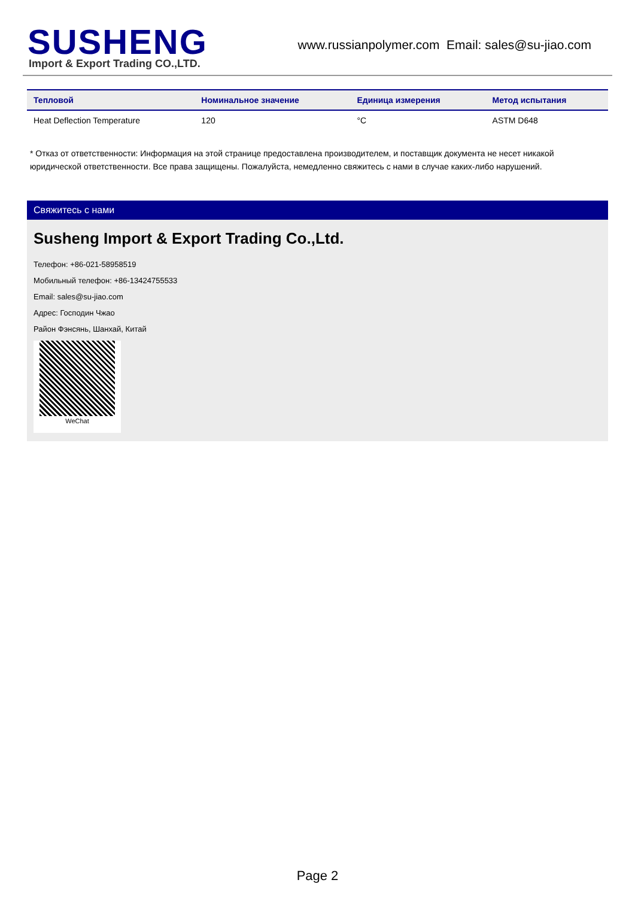SUSHENG
Import & Export Trading CO.,LTD.
www.russianpolymer.com Email: sales@su-jiao.com
| Тепловой | Номинальное значение | Единица измерения | Метод испытания |
| --- | --- | --- | --- |
| Heat Deflection Temperature | 120 | °C | ASTM D648 |
* Отказ от ответственности: Информация на этой странице предоставлена производителем, и поставщик документа не несет никакой юридической ответственности. Все права защищены. Пожалуйста, немедленно свяжитесь с нами в случае каких-либо нарушений.
Свяжитесь с нами
Susheng Import & Export Trading Co.,Ltd.
Телефон: +86-021-58958519
Мобильный телефон: +86-13424755533
Email: sales@su-jiao.com
Адрес: Господин Чжао
Район Фэнсянь, Шанхай, Китай
WeChat
Page 2